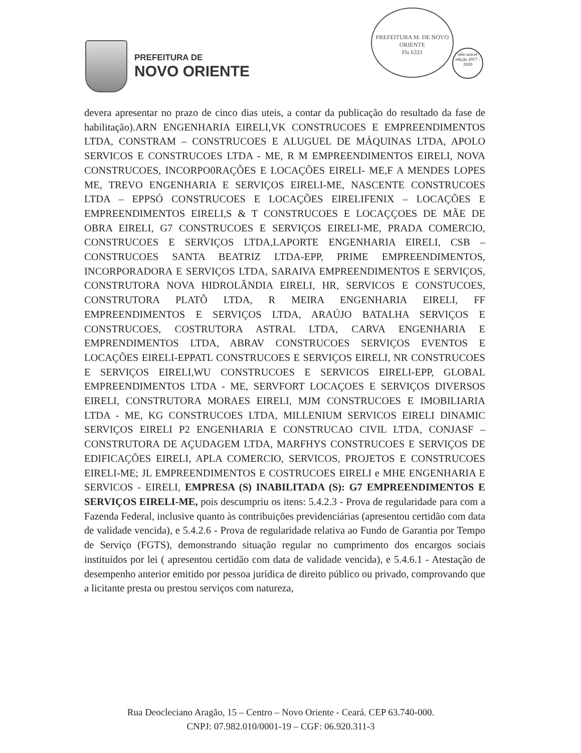PREFEITURA DE
NOVO ORIENTE
PREFEITURA M. DE NOVO ORIENTE
Fls 6331
selo unicef
edição 2017 - 2020
devera apresentar no prazo de cinco dias uteis, a contar da publicação do resultado da fase de habilitação).ARN ENGENHARIA EIRELI,VK CONSTRUCOES E EMPREENDIMENTOS LTDA, CONSTRAM – CONSTRUCOES E ALUGUEL DE MÁQUINAS LTDA, APOLO SERVICOS E CONSTRUCOES LTDA - ME, R M EMPREENDIMENTOS EIRELI, NOVA CONSTRUCOES, INCORPO0RAÇÕES E LOCAÇÕES EIRELI- ME,F A MENDES LOPES ME, TREVO ENGENHARIA E SERVIÇOS EIRELI-ME, NASCENTE CONSTRUCOES LTDA – EPPSÓ CONSTRUCOES E LOCAÇÕES EIRELIFENIX – LOCAÇÕES E EMPREENDIMENTOS EIRELI,S & T CONSTRUCOES E LOCAÇÇOES DE MÃE DE OBRA EIRELI, G7 CONSTRUCOES E SERVIÇOS EIRELI-ME, PRADA COMERCIO, CONSTRUCOES E SERVIÇOS LTDA,LAPORTE ENGENHARIA EIRELI, CSB – CONSTRUCOES SANTA BEATRIZ LTDA-EPP, PRIME EMPREENDIMENTOS, INCORPORADORA E SERVIÇOS LTDA, SARAIVA EMPREENDIMENTOS E SERVIÇOS, CONSTRUTORA NOVA HIDROLÂNDIA EIRELI, HR, SERVICOS E CONSTUCOES, CONSTRUTORA PLATÔ LTDA, R MEIRA ENGENHARIA EIRELI, FF EMPREENDIMENTOS E SERVIÇOS LTDA, ARAÚJO BATALHA SERVIÇOS E CONSTRUCOES, COSTRUTORA ASTRAL LTDA, CARVA ENGENHARIA E EMPRENDIMENTOS LTDA, ABRAV CONSTRUCOES SERVIÇOS EVENTOS E LOCAÇÕES EIRELI-EPPATL CONSTRUCOES E SERVIÇOS EIRELI, NR CONSTRUCOES E SERVIÇOS EIRELI,WU CONSTRUCOES E SERVICOS EIRELI-EPP, GLOBAL EMPREENDIMENTOS LTDA - ME, SERVFORT LOCAÇOES E SERVIÇOS DIVERSOS EIRELI, CONSTRUTORA MORAES EIRELI, MJM CONSTRUCOES E IMOBILIARIA LTDA - ME, KG CONSTRUCOES LTDA, MILLENIUM SERVICOS EIRELI DINAMIC SERVIÇOS EIRELI P2 ENGENHARIA E CONSTRUCAO CIVIL LTDA, CONJASF – CONSTRUTORA DE AÇUDAGEM LTDA, MARFHYS CONSTRUCOES E SERVIÇOS DE EDIFICAÇÕES EIRELI, APLA COMERCIO, SERVICOS, PROJETOS E CONSTRUCOES EIRELI-ME; JL EMPREENDIMENTOS E COSTRUCOES EIRELI e MHE ENGENHARIA E SERVICOS - EIRELI, EMPRESA (S) INABILITADA (S): G7 EMPREENDIMENTOS E SERVIÇOS EIRELI-ME, pois descumpriu os itens: 5.4.2.3 - Prova de regularidade para com a Fazenda Federal, inclusive quanto às contribuições previdenciárias (apresentou certidão com data de validade vencida), e 5.4.2.6 - Prova de regularidade relativa ao Fundo de Garantia por Tempo de Serviço (FGTS), demonstrando situação regular no cumprimento dos encargos sociais instituídos por lei ( apresentou certidão com data de validade vencida), e 5.4.6.1 - Atestação de desempenho anterior emitido por pessoa jurídica de direito público ou privado, comprovando que a licitante presta ou prestou serviços com natureza,
Rua Deocleciano Aragão, 15 – Centro – Novo Oriente - Ceará. CEP 63.740-000.
CNPJ: 07.982.010/0001-19 – CGF: 06.920.311-3